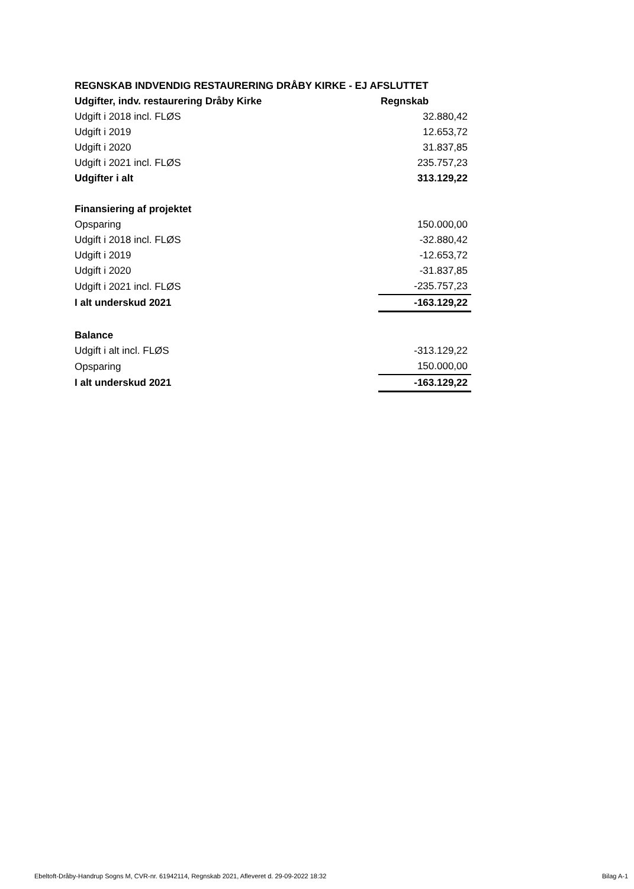| REGNSKAB INDVENDIG RESTAURERING DRÅBY KIRKE - EJ AFSLUTTET | |
| --- | --- |
| Udgifter, indv. restaurering Dråby Kirke | Regnskab |
| Udgift i 2018 incl. FLØS | 32.880,42 |
| Udgift i 2019 | 12.653,72 |
| Udgift i 2020 | 31.837,85 |
| Udgift i 2021 incl. FLØS | 235.757,23 |
| Udgifter i alt | 313.129,22 |
| Finansiering af projektet | |
| Opsparing | 150.000,00 |
| Udgift i 2018 incl. FLØS | -32.880,42 |
| Udgift i 2019 | -12.653,72 |
| Udgift i 2020 | -31.837,85 |
| Udgift i 2021 incl. FLØS | -235.757,23 |
| I alt underskud 2021 | -163.129,22 |
| Balance | |
| Udgift i alt incl. FLØS | -313.129,22 |
| Opsparing | 150.000,00 |
| I alt underskud 2021 | -163.129,22 |
Ebeltoft-Dråby-Handrup Sogns M, CVR-nr. 61942114, Regnskab 2021, Afleveret d. 29-09-2022 18:32 Bilag A-1